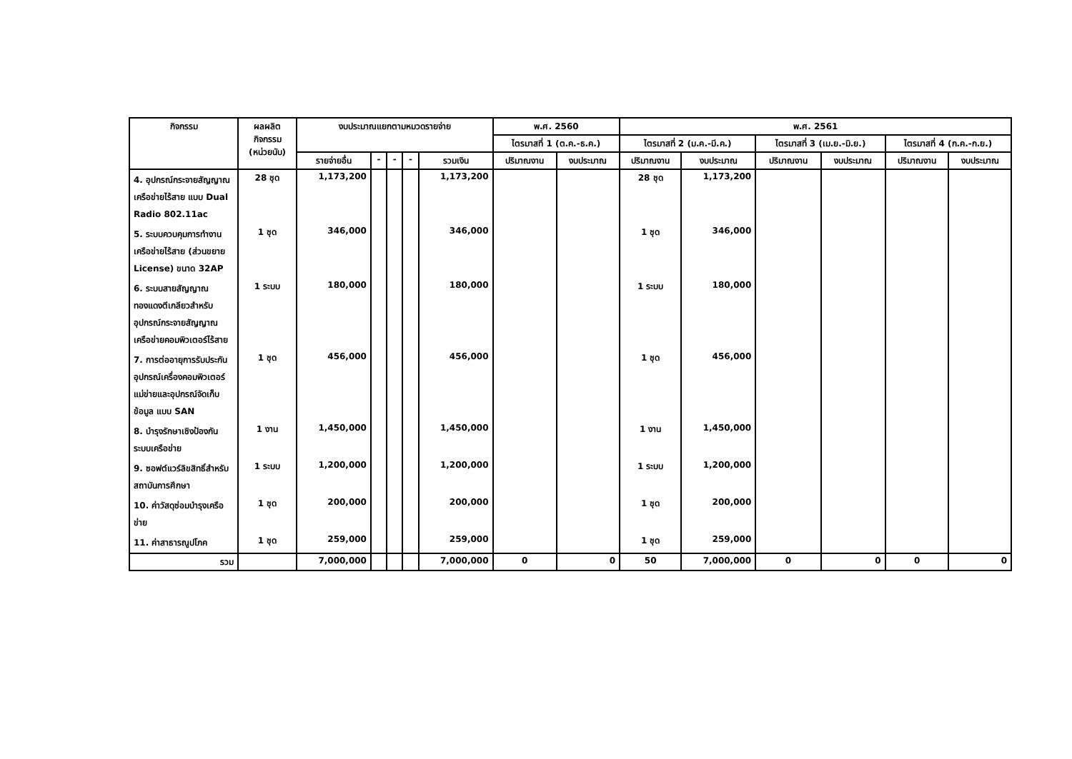| กิจกรรม | ผลผลิตกิจกรรม (หน่วยนับ) | งบประมาณแยกตามหมวดรายจ่าย | | | | | พ.ศ. 2560 | | พ.ศ. 2561 | | | | | |
| --- | --- | --- | --- | --- | --- | --- | --- | --- | --- | --- | --- | --- | --- | --- |
| | | | | | | | ไตรมาสที่ 1 (ต.ค.-ธ.ค.) | | ไตรมาสที่ 2 (ม.ค.-มี.ค.) | | ไตรมาสที่ 3 (เม.ย.-มิ.ย.) | | ไตรมาสที่ 4 (ก.ค.-ก.ย.) | |
| | | รายจ่ายอื่น | - | - | - | รวมเงิน | ปริมาณงาน | งบประมาณ | ปริมาณงาน | งบประมาณ | ปริมาณงาน | งบประมาณ | ปริมาณงาน | งบประมาณ |
| 4. อุปกรณ์กระจายสัญญาณเครือข่ายไร้สาย แบบ Dual Radio 802.11ac | 28 ชุด | 1,173,200 | | | | 1,173,200 | | | 28 ชุด | 1,173,200 | | | | |
| 5. ระบบควบคุมการทำงานเครือข่ายไร้สาย (ส่วนขยาย License) ขนาด 32AP | 1 ชุด | 346,000 | | | | 346,000 | | | 1 ชุด | 346,000 | | | | |
| 6. ระบบสายสัญญาณทองแดงตีเกลียวสำหรับอุปกรณ์กระจายสัญญาณเครือข่ายคอมพิวเตอร์ไร้สาย | 1 ระบบ | 180,000 | | | | 180,000 | | | 1 ระบบ | 180,000 | | | | |
| 7. การต่ออายุการรับประกันอุปกรณ์เครื่องคอมพิวเตอร์แม่ข่ายและอุปกรณ์จัดเก็บข้อมูล แบบ SAN | 1 ชุด | 456,000 | | | | 456,000 | | | 1 ชุด | 456,000 | | | | |
| 8. บำรุงรักษาเชิงป้องกันระบบเครือข่าย | 1 งาน | 1,450,000 | | | | 1,450,000 | | | 1 งาน | 1,450,000 | | | | |
| 9. ซอฟต์แวร์ลิขสิทธิ์สำหรับสถาบันการศึกษา | 1 ระบบ | 1,200,000 | | | | 1,200,000 | | | 1 ระบบ | 1,200,000 | | | | |
| 10. ค่าวัสดุซ่อมบำรุงเครือข่าย | 1 ชุด | 200,000 | | | | 200,000 | | | 1 ชุด | 200,000 | | | | |
| 11. ค่าสาธารณูปโภค | 1 ชุด | 259,000 | | | | 259,000 | | | 1 ชุด | 259,000 | | | | |
| รวม | | 7,000,000 | | | | 7,000,000 | 0 | 0 | 50 | 7,000,000 | 0 | 0 | 0 | 0 |